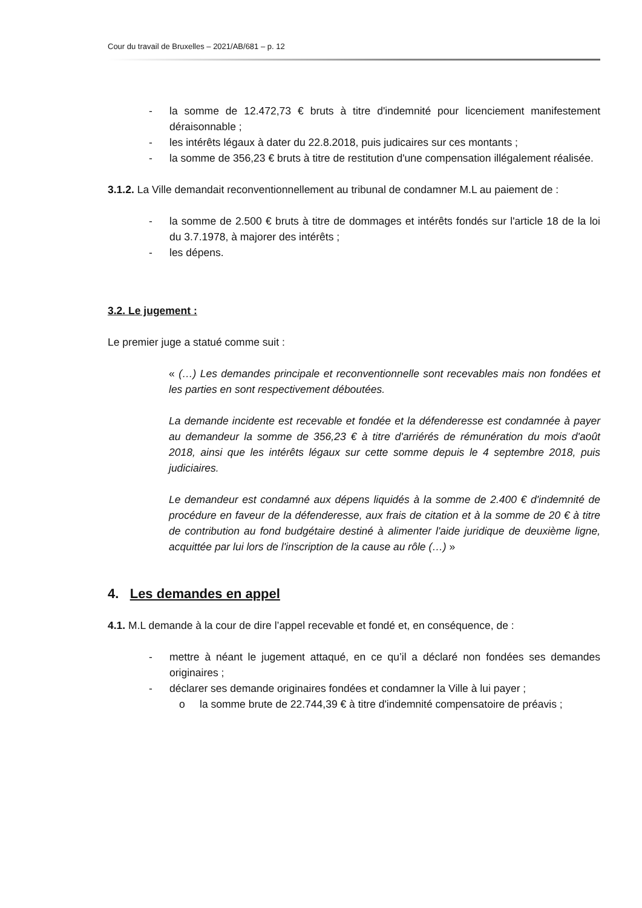Cour du travail de Bruxelles – 2021/AB/681 – p. 12
- la somme de 12.472,73 € bruts à titre d'indemnité pour licenciement manifestement déraisonnable ;
- les intérêts légaux à dater du 22.8.2018, puis judicaires sur ces montants ;
- la somme de 356,23 € bruts à titre de restitution d'une compensation illégalement réalisée.
3.1.2. La Ville demandait reconventionnellement au tribunal de condamner M.L au paiement de :
- la somme de 2.500 € bruts à titre de dommages et intérêts fondés sur l'article 18 de la loi du 3.7.1978, à majorer des intérêts ;
- les dépens.
3.2. Le jugement :
Le premier juge a statué comme suit :
« (…) Les demandes principale et reconventionnelle sont recevables mais non fondées et les parties en sont respectivement déboutées.
La demande incidente est recevable et fondée et la défenderesse est condamnée à payer au demandeur la somme de 356,23 € à titre d'arriérés de rémunération du mois d'août 2018, ainsi que les intérêts légaux sur cette somme depuis le 4 septembre 2018, puis judiciaires.
Le demandeur est condamné aux dépens liquidés à la somme de 2.400 € d'indemnité de procédure en faveur de la défenderesse, aux frais de citation et à la somme de 20 € à titre de contribution au fond budgétaire destiné à alimenter l'aide juridique de deuxième ligne, acquittée par lui lors de l'inscription de la cause au rôle (…) »
4. Les demandes en appel
4.1. M.L demande à la cour de dire l’appel recevable et fondé et, en conséquence, de :
- mettre à néant le jugement attaqué, en ce qu’il a déclaré non fondées ses demandes originaires ;
- déclarer ses demande originaires fondées et condamner la Ville à lui payer ;
o la somme brute de 22.744,39 € à titre d'indemnité compensatoire de préavis ;